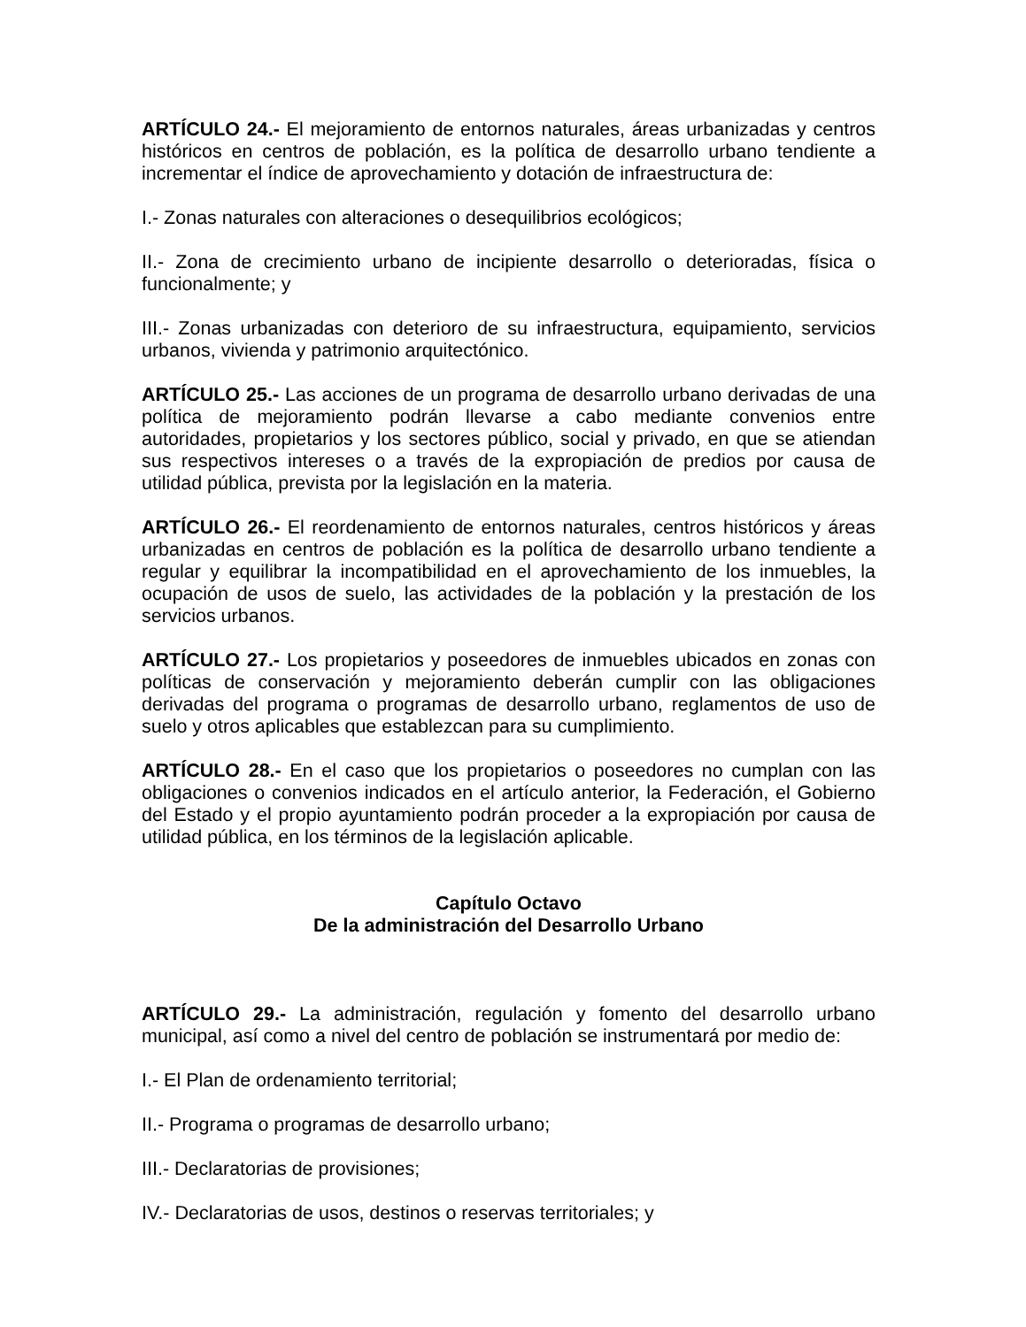ARTÍCULO 24.- El mejoramiento de entornos naturales, áreas urbanizadas y centros históricos en centros de población, es la política de desarrollo urbano tendiente a incrementar el índice de aprovechamiento y dotación de infraestructura de:
I.- Zonas naturales con alteraciones o desequilibrios ecológicos;
II.- Zona de crecimiento urbano de incipiente desarrollo o deterioradas, física o funcionalmente; y
III.- Zonas urbanizadas con deterioro de su infraestructura, equipamiento, servicios urbanos, vivienda y patrimonio arquitectónico.
ARTÍCULO 25.- Las acciones de un programa de desarrollo urbano derivadas de una política de mejoramiento podrán llevarse a cabo mediante convenios entre autoridades, propietarios y los sectores público, social y privado, en que se atiendan sus respectivos intereses o a través de la expropiación de predios por causa de utilidad pública, prevista por la legislación en la materia.
ARTÍCULO 26.- El reordenamiento de entornos naturales, centros históricos y áreas urbanizadas en centros de población es la política de desarrollo urbano tendiente a regular y equilibrar la incompatibilidad en el aprovechamiento de los inmuebles, la ocupación de usos de suelo, las actividades de la población y la prestación de los servicios urbanos.
ARTÍCULO 27.- Los propietarios y poseedores de inmuebles ubicados en zonas con políticas de conservación y mejoramiento deberán cumplir con las obligaciones derivadas del programa o programas de desarrollo urbano, reglamentos de uso de suelo y otros aplicables que establezcan para su cumplimiento.
ARTÍCULO 28.- En el caso que los propietarios o poseedores no cumplan con las obligaciones o convenios indicados en el artículo anterior, la Federación, el Gobierno del Estado y el propio ayuntamiento podrán proceder a la expropiación por causa de utilidad pública, en los términos de la legislación aplicable.
Capítulo Octavo
De la administración del Desarrollo Urbano
ARTÍCULO 29.- La administración, regulación y fomento del desarrollo urbano municipal, así como a nivel del centro de población se instrumentará por medio de:
I.- El Plan de ordenamiento territorial;
II.- Programa o programas de desarrollo urbano;
III.- Declaratorias de provisiones;
IV.- Declaratorias de usos, destinos o reservas territoriales; y